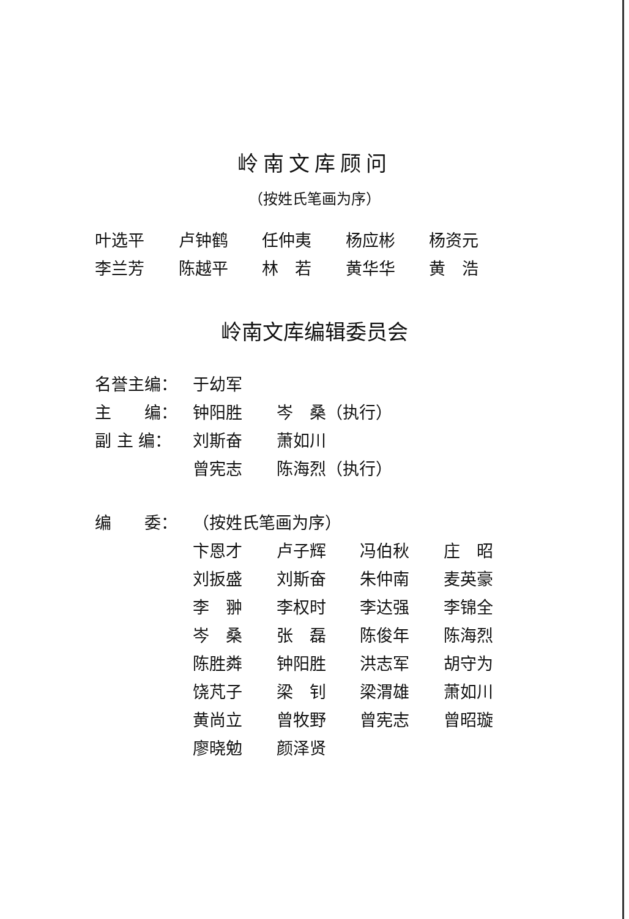岭南文库顾问
（按姓氏笔画为序）
叶选平 卢钟鹤 任仲夷 杨应彬 杨资元
李兰芳 陈越平 林　若 黄华华 黄　浩
岭南文库编辑委员会
名誉主编： 于幼军
主　　编： 钟阳胜 岑　桑（执行）
副 主 编： 刘斯奋 萧如川
曾宪志 陈海烈（执行）
编　　委： （按姓氏笔画为序）
卞恩才 卢子辉 冯伯秋 庄　昭
刘扳盛 刘斯奋 朱仲南 麦英豪
李　翀 李权时 李达强 李锦全
岑　桑 张　磊 陈俊年 陈海烈
陈胜粦 钟阳胜 洪志军 胡守为
饶芃子 梁　钊 梁渭雄 萧如川
黄尚立 曾牧野 曾宪志 曾昭璇
廖晓勉 颜泽贤